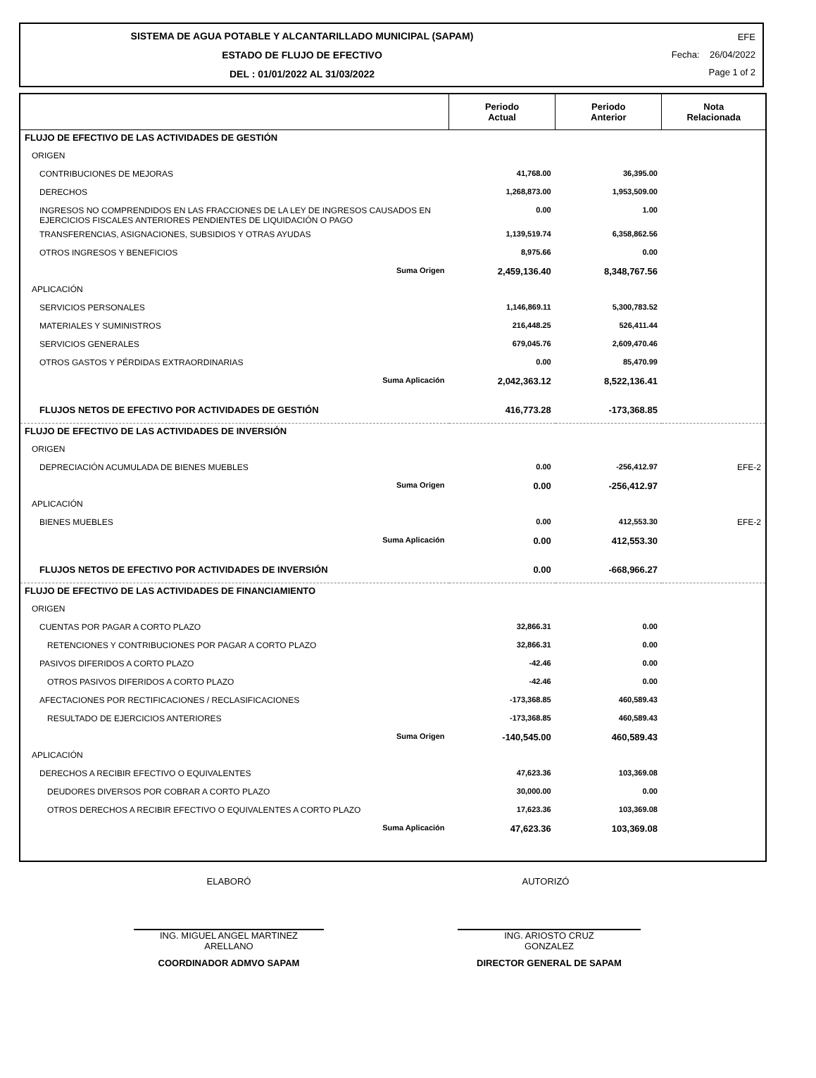SISTEMA DE AGUA POTABLE Y ALCANTARILLADO MUNICIPAL (SAPAM)
ESTADO DE FLUJO DE EFECTIVO
DEL : 01/01/2022 AL 31/03/2022
EFE
Fecha: 26/04/2022
Page 1 of 2
| | Periodo Actual | Periodo Anterior | Nota Relacionada |
| --- | --- | --- | --- |
| FLUJO DE EFECTIVO DE LAS ACTIVIDADES DE GESTIÓN | | | |
| ORIGEN | | | |
| CONTRIBUCIONES DE MEJORAS | 41,768.00 | 36,395.00 | |
| DERECHOS | 1,268,873.00 | 1,953,509.00 | |
| INGRESOS NO COMPRENDIDOS EN LAS FRACCIONES DE LA LEY DE INGRESOS CAUSADOS EN EJERCICIOS FISCALES ANTERIORES PENDIENTES DE LIQUIDACIÓN O PAGO | 0.00 | 1.00 | |
| TRANSFERENCIAS, ASIGNACIONES, SUBSIDIOS Y OTRAS AYUDAS | 1,139,519.74 | 6,358,862.56 | |
| OTROS INGRESOS Y BENEFICIOS | 8,975.66 | 0.00 | |
| Suma Origen | 2,459,136.40 | 8,348,767.56 | |
| APLICACIÓN | | | |
| SERVICIOS PERSONALES | 1,146,869.11 | 5,300,783.52 | |
| MATERIALES Y SUMINISTROS | 216,448.25 | 526,411.44 | |
| SERVICIOS GENERALES | 679,045.76 | 2,609,470.46 | |
| OTROS GASTOS Y PÉRDIDAS EXTRAORDINARIAS | 0.00 | 85,470.99 | |
| Suma Aplicación | 2,042,363.12 | 8,522,136.41 | |
| FLUJOS NETOS DE EFECTIVO POR ACTIVIDADES DE GESTIÓN | 416,773.28 | -173,368.85 | |
| FLUJO DE EFECTIVO DE LAS ACTIVIDADES DE INVERSIÓN | | | |
| ORIGEN | | | |
| DEPRECIACIÓN ACUMULADA DE BIENES MUEBLES | 0.00 | -256,412.97 | EFE-2 |
| Suma Origen | 0.00 | -256,412.97 | |
| APLICACIÓN | | | |
| BIENES MUEBLES | 0.00 | 412,553.30 | EFE-2 |
| Suma Aplicación | 0.00 | 412,553.30 | |
| FLUJOS NETOS DE EFECTIVO POR ACTIVIDADES DE INVERSIÓN | 0.00 | -668,966.27 | |
| FLUJO DE EFECTIVO DE LAS ACTIVIDADES DE FINANCIAMIENTO | | | |
| ORIGEN | | | |
| CUENTAS POR PAGAR A CORTO PLAZO | 32,866.31 | 0.00 | |
| RETENCIONES Y CONTRIBUCIONES POR PAGAR A CORTO PLAZO | 32,866.31 | 0.00 | |
| PASIVOS DIFERIDOS A CORTO PLAZO | -42.46 | 0.00 | |
| OTROS PASIVOS DIFERIDOS A CORTO PLAZO | -42.46 | 0.00 | |
| AFECTACIONES POR RECTIFICACIONES / RECLASIFICACIONES | -173,368.85 | 460,589.43 | |
| RESULTADO DE EJERCICIOS ANTERIORES | -173,368.85 | 460,589.43 | |
| Suma Origen | -140,545.00 | 460,589.43 | |
| APLICACIÓN | | | |
| DERECHOS A RECIBIR EFECTIVO O EQUIVALENTES | 47,623.36 | 103,369.08 | |
| DEUDORES DIVERSOS POR COBRAR A CORTO PLAZO | 30,000.00 | 0.00 | |
| OTROS DERECHOS A RECIBIR EFECTIVO O EQUIVALENTES A CORTO PLAZO | 17,623.36 | 103,369.08 | |
| Suma Aplicación | 47,623.36 | 103,369.08 | |
ELABORÓ AUTORIZÓ
ING. MIGUEL ANGEL MARTINEZ
ARELLANO
COORDINADOR ADMVO SAPAM
ING. ARIOSTO CRUZ
GONZALEZ
DIRECTOR GENERAL DE SAPAM